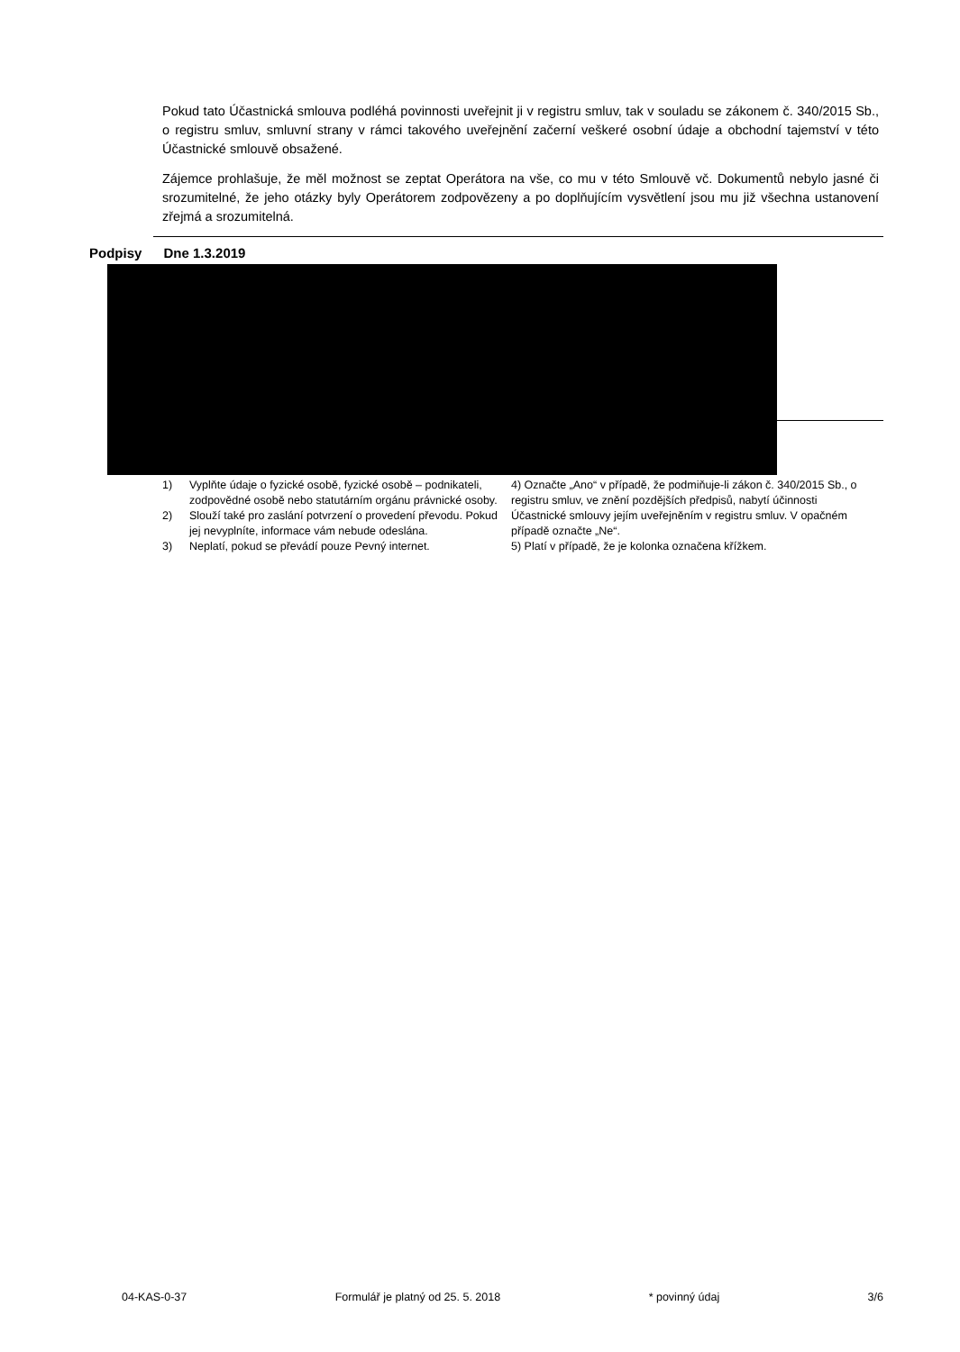Pokud tato Účastnická smlouva podléhá povinnosti uveřejnit ji v registru smluv, tak v souladu se zákonem č. 340/2015 Sb., o registru smluv, smluvní strany v rámci takového uveřejnění začerní veškeré osobní údaje a obchodní tajemství v této Účastnické smlouvě obsažené.
Zájemce prohlašuje, že měl možnost se zeptat Operátora na vše, co mu v této Smlouvě vč. Dokumentů nebylo jasné či srozumitelné, že jeho otázky byly Operátorem zodpovězeny a po doplňujícím vysvětlení jsou mu již všechna ustanovení zřejmá a srozumitelná.
Podpisy Dne 1.3.2019
1) Vyplňte údaje o fyzické osobě, fyzické osobě – podnikateli, zodpovědné osobě nebo statutárním orgánu právnické osoby.
2) Slouží také pro zaslání potvrzení o provedení převodu. Pokud jej nevyplníte, informace vám nebude odeslána.
3) Neplatí, pokud se převádí pouze Pevný internet.
4) Označte „Ano“ v případě, že podmiňuje-li zákon č. 340/2015 Sb., o registru smluv, ve znění pozdějších předpisů, nabytí účinnosti Účastnické smlouvy jejím uveřejněním v registru smluv. V opačném případě označte „Ne“.
5) Platí v případě, že je kolonka označena křížkem.
04-KAS-0-37 Formulář je platný od 25. 5. 2018 * povinný údaj 3/6